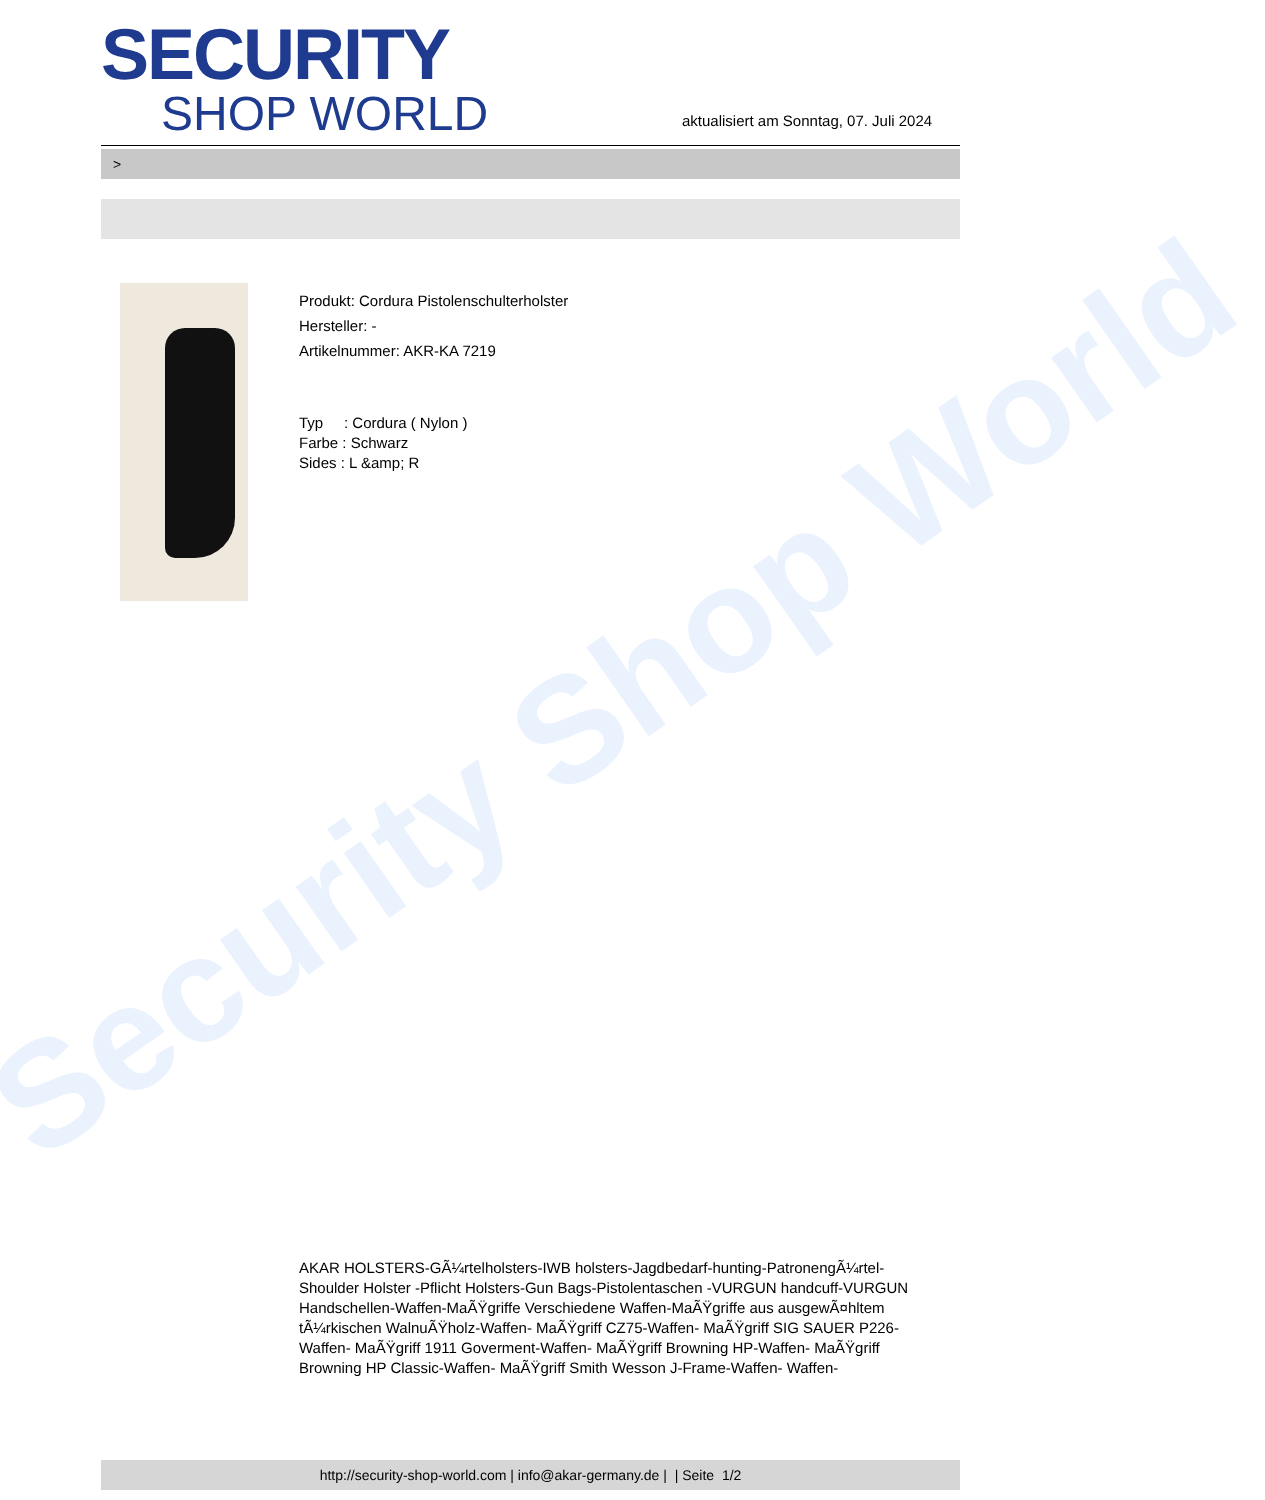Security Shop World
SECURITY
SHOP WORLD
aktualisiert am Sonntag, 07. Juli 2024
>
Produkt: Cordura Pistolenschulterholster
Hersteller: -
Artikelnummer: AKR-KA 7219
Typ : Cordura ( Nylon )
Farbe : Schwarz
Sides : L &amp; R
AKAR HOLSTERS-GÃ¼rtelholsters-IWB holsters-Jagdbedarf-hunting-PatronengÃ¼rtel- Shoulder Holster -Pflicht Holsters-Gun Bags-Pistolentaschen -VURGUN handcuff-VURGUN Handschellen-Waffen-MaÃŸgriffe Verschiedene Waffen-MaÃŸgriffe aus ausgewÃ¤hltem tÃ¼rkischen WalnuÃŸholz-Waffen- MaÃŸgriff CZ75-Waffen- MaÃŸgriff SIG SAUER P226-Waffen- MaÃŸgriff 1911 Goverment-Waffen- MaÃŸgriff Browning HP-Waffen- MaÃŸgriff Browning HP Classic-Waffen- MaÃŸgriff Smith Wesson J-Frame-Waffen- Waffen-
http://security-shop-world.com | info@akar-germany.de | | Seite 1/2